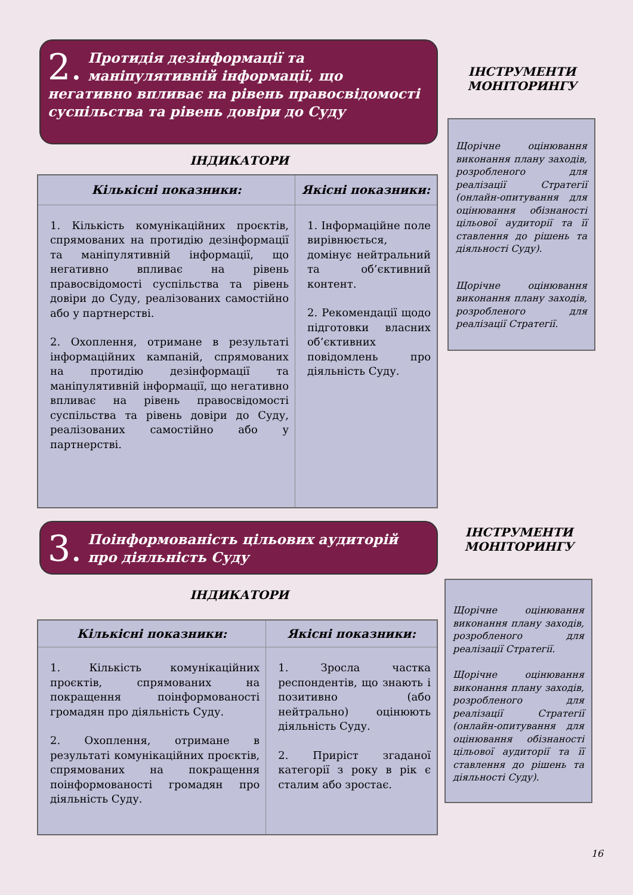2. Протидія дезінформації та маніпулятивній інформації, що негативно впливає на рівень правосвідомості суспільства та рівень довіри до Суду
ІНСТРУМЕНТИ МОНІТОРИНГУ
ІНДИКАТОРИ
| Кількісні показники: | Якісні показники: |
| --- | --- |
| 1. Кількість комунікаційних проєктів, спрямованих на протидію дезінформації та маніпулятивній інформації, що негативно впливає на рівень правосвідомості суспільства та рівень довіри до Суду, реалізованих самостійно або у партнерстві. 2. Охоплення, отримане в результаті інформаційних кампаній, спрямованих на протидію дезінформації та маніпулятивній інформації, що негативно впливає на рівень правосвідомості суспільства та рівень довіри до Суду, реалізованих самостійно або у партнерстві. | 1. Інформаційне поле вирівнюється, домінує нейтральний та об’єктивний контент. 2. Рекомендації щодо підготовки власних об’єктивних повідомлень про діяльність Суду. |
Щорічне оцінювання виконання плану заходів, розробленого для реалізації Стратегії (онлайн-опитування для оцінювання обізнаності цільової аудиторії та її ставлення до рішень та діяльності Суду).
Щорічне оцінювання виконання плану заходів, розробленого для реалізації Стратегії.
3. Поінформованість цільових аудиторій про діяльність Суду
ІНСТРУМЕНТИ МОНІТОРИНГУ
ІНДИКАТОРИ
| Кількісні показники: | Якісні показники: |
| --- | --- |
| 1. Кількість комунікаційних проєктів, спрямованих на покращення поінформованості громадян про діяльність Суду. 2. Охоплення, отримане в результаті комунікаційних проєктів, спрямованих на покращення поінформованості громадян про діяльність Суду. | 1. Зросла частка респондентів, що знають і позитивно (або нейтрально) оцінюють діяльність Суду. 2. Приріст згаданої категорії з року в рік є сталим або зростає. |
Щорічне оцінювання виконання плану заходів, розробленого для реалізації Стратегії.
Щорічне оцінювання виконання плану заходів, розробленого для реалізації Стратегії (онлайн-опитування для оцінювання обізнаності цільової аудиторії та її ставлення до рішень та діяльності Суду).
16